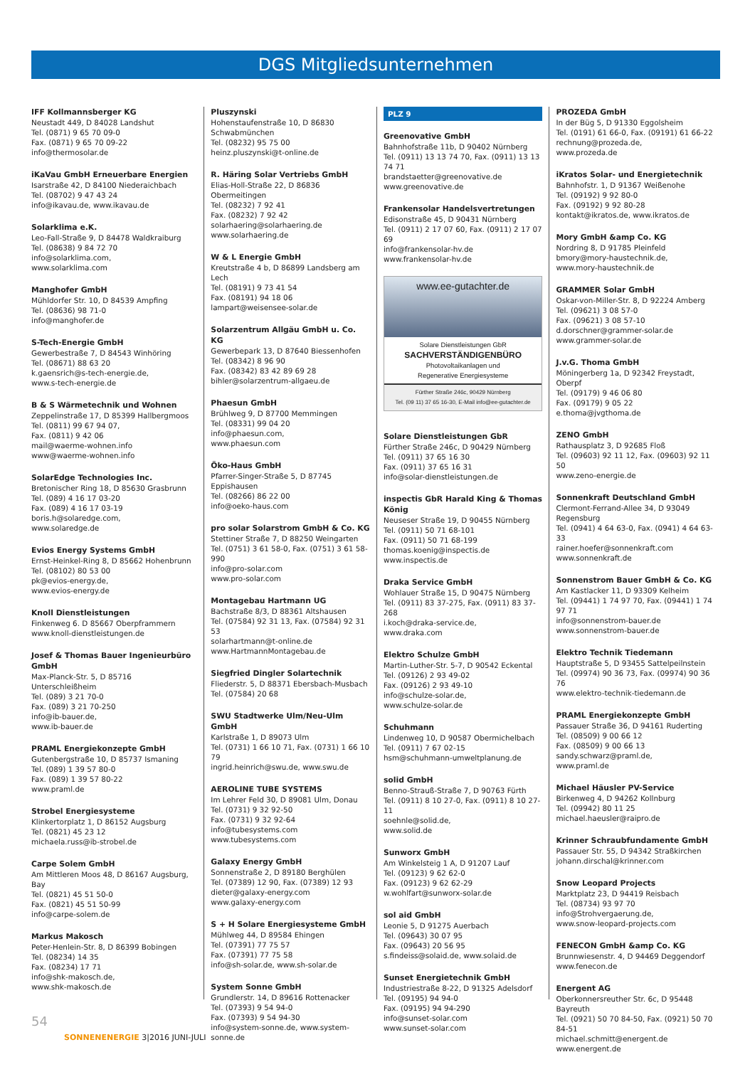DGS Mitgliedsunternehmen
IFF Kollmannsberger KG
Neustadt 449, D 84028 Landshut
Tel. (0871) 9 65 70 09-0
Fax. (0871) 9 65 70 09-22
info@thermosolar.de
iKaVau GmbH Erneuerbare Energien
Isarstraße 42, D 84100 Niederaichbach
Tel. (08702) 9 47 43 24
info@ikavau.de, www.ikavau.de
Solarklima e.K.
Leo-Fall-Straße 9, D 84478 Waldkraiburg
Tel. (08638) 9 84 72 70
info@solarklima.com,
www.solarklima.com
Manghofer GmbH
Mühldorfer Str. 10, D 84539 Ampfing
Tel. (08636) 98 71-0
info@manghofer.de
S-Tech-Energie GmbH
Gewerbestraße 7, D 84543 Winhöring
Tel. (08671) 88 63 20
k.gaensrich@s-tech-energie.de,
www.s-tech-energie.de
B & S Wärmetechnik und Wohnen
Zeppelinstraße 17, D 85399 Hallbergmoos
Tel. (0811) 99 67 94 07,
Fax. (0811) 9 42 06
mail@waerme-wohnen.info
www@waerme-wohnen.info
SolarEdge Technologies Inc.
Bretonischer Ring 18, D 85630 Grasbrunn
Tel. (089) 4 16 17 03-20
Fax. (089) 4 16 17 03-19
boris.h@solaredge.com,
www.solaredge.de
Evios Energy Systems GmbH
Ernst-Heinkel-Ring 8, D 85662 Hohenbrunn
Tel. (08102) 80 53 00
pk@evios-energy.de,
www.evios-energy.de
Knoll Dienstleistungen
Finkenweg 6. D 85667 Oberpframmern
www.knoll-dienstleistungen.de
Josef & Thomas Bauer Ingenieurbüro GmbH
Max-Planck-Str. 5, D 85716 Unterschleißheim
Tel. (089) 3 21 70-0
Fax. (089) 3 21 70-250
info@ib-bauer.de,
www.ib-bauer.de
PRAML Energiekonzepte GmbH
Gutenbergstraße 10, D 85737 Ismaning
Tel. (089) 1 39 57 80-0
Fax. (089) 1 39 57 80-22
www.praml.de
Strobel Energiesysteme
Klinkertorplatz 1, D 86152 Augsburg
Tel. (0821) 45 23 12
michaela.russ@ib-strobel.de
Carpe Solem GmbH
Am Mittleren Moos 48, D 86167 Augsburg, Bay
Tel. (0821) 45 51 50-0
Fax. (0821) 45 51 50-99
info@carpe-solem.de
Markus Makosch
Peter-Henlein-Str. 8, D 86399 Bobingen
Tel. (08234) 14 35
Fax. (08234) 17 71
info@shk-makosch.de,
www.shk-makosch.de
Pluszynski
Hohenstaufenstraße 10, D 86830 Schwabmünchen
Tel. (08232) 95 75 00
heinz.pluszynski@t-online.de
R. Häring Solar Vertriebs GmbH
Elias-Holl-Straße 22, D 86836 Obermeitingen
Tel. (08232) 7 92 41
Fax. (08232) 7 92 42
solarhaering@solarhaering.de
www.solarhaering.de
W & L Energie GmbH
Kreutstraße 4 b, D 86899 Landsberg am Lech
Tel. (08191) 9 73 41 54
Fax. (08191) 94 18 06
lampart@weisensee-solar.de
Solarzentrum Allgäu GmbH u. Co. KG
Gewerbepark 13, D 87640 Biessenhofen
Tel. (08342) 8 96 90
Fax. (08342) 83 42 89 69 28
bihler@solarzentrum-allgaeu.de
Phaesun GmbH
Brühlweg 9, D 87700 Memmingen
Tel. (08331) 99 04 20
info@phaesun.com,
www.phaesun.com
Öko-Haus GmbH
Pfarrer-Singer-Straße 5, D 87745 Eppishausen
Tel. (08266) 86 22 00
info@oeko-haus.com
pro solar Solarstrom GmbH & Co. KG
Stettiner Straße 7, D 88250 Weingarten
Tel. (0751) 3 61 58-0, Fax. (0751) 3 61 58-990
info@pro-solar.com
www.pro-solar.com
Montagebau Hartmann UG
Bachstraße 8/3, D 88361 Altshausen
Tel. (07584) 92 31 13, Fax. (07584) 92 31 53
solarhartmann@t-online.de
www.HartmannMontagebau.de
Siegfried Dingler Solartechnik
Fliederstr. 5, D 88371 Ebersbach-Musbach
Tel. (07584) 20 68
SWU Stadtwerke Ulm/Neu-Ulm GmbH
Karlstraße 1, D 89073 Ulm
Tel. (0731) 1 66 10 71, Fax. (0731) 1 66 10 79
ingrid.heinrich@swu.de, www.swu.de
AEROLINE TUBE SYSTEMS
Im Lehrer Feld 30, D 89081 Ulm, Donau
Tel. (0731) 9 32 92-50
Fax. (0731) 9 32 92-64
info@tubesystems.com
www.tubesystems.com
Galaxy Energy GmbH
Sonnenstraße 2, D 89180 Berghülen
Tel. (07389) 12 90, Fax. (07389) 12 93
dieter@galaxy-energy.com
www.galaxy-energy.com
S + H Solare Energiesysteme GmbH
Mühlweg 44, D 89584 Ehingen
Tel. (07391) 77 75 57
Fax. (07391) 77 75 58
info@sh-solar.de, www.sh-solar.de
System Sonne GmbH
Grundlerstr. 14, D 89616 Rottenacker
Tel. (07393) 9 54 94-0
Fax. (07393) 9 54 94-30
info@system-sonne.de, www.system-sonne.de
PLZ 9
Greenovative GmbH
Bahnhofstraße 11b, D 90402 Nürnberg
Tel. (0911) 13 13 74 70, Fax. (0911) 13 13 74 71
brandstaetter@greenovative.de
www.greenovative.de
Frankensolar Handelsvertretungen
Edisonstraße 45, D 90431 Nürnberg
Tel. (0911) 2 17 07 60, Fax. (0911) 2 17 07 69
info@frankensolar-hv.de
www.frankensolar-hv.de
www.ee-gutachter.de
Solare Dienstleistungen GbR
SACHVERSTÄNDIGENBÜRO
Photovoltaikanlagen und
Regenerative Energiesysteme
Fürther Straße 246c, 90429 Nürnberg
Tel. (09 11) 37 65 16-30, E-Mail info@ee-gutachter.de
Solare Dienstleistungen GbR
Fürther Straße 246c, D 90429 Nürnberg
Tel. (0911) 37 65 16 30
Fax. (0911) 37 65 16 31
info@solar-dienstleistungen.de
inspectis GbR Harald King & Thomas König
Neuseser Straße 19, D 90455 Nürnberg
Tel. (0911) 50 71 68-101
Fax. (0911) 50 71 68-199
thomas.koenig@inspectis.de
www.inspectis.de
Draka Service GmbH
Wohlauer Straße 15, D 90475 Nürnberg
Tel. (0911) 83 37-275, Fax. (0911) 83 37-268
i.koch@draka-service.de,
www.draka.com
Elektro Schulze GmbH
Martin-Luther-Str. 5-7, D 90542 Eckental
Tel. (09126) 2 93 49-02
Fax. (09126) 2 93 49-10
info@schulze-solar.de,
www.schulze-solar.de
Schuhmann
Lindenweg 10, D 90587 Obermichelbach
Tel. (0911) 7 67 02-15
hsm@schuhmann-umweltplanung.de
solid GmbH
Benno-Strauß-Straße 7, D 90763 Fürth
Tel. (0911) 8 10 27-0, Fax. (0911) 8 10 27-11
soehnle@solid.de,
www.solid.de
Sunworx GmbH
Am Winkelsteig 1 A, D 91207 Lauf
Tel. (09123) 9 62 62-0
Fax. (09123) 9 62 62-29
w.wohlfart@sunworx-solar.de
sol aid GmbH
Leonie 5, D 91275 Auerbach
Tel. (09643) 30 07 95
Fax. (09643) 20 56 95
s.findeiss@solaid.de, www.solaid.de
Sunset Energietechnik GmbH
Industriestraße 8-22, D 91325 Adelsdorf
Tel. (09195) 94 94-0
Fax. (09195) 94 94-290
info@sunset-solar.com
www.sunset-solar.com
PROZEDA GmbH
In der Büg 5, D 91330 Eggolsheim
Tel. (0191) 61 66-0, Fax. (09191) 61 66-22
rechnung@prozeda.de,
www.prozeda.de
iKratos Solar- und Energietechnik
Bahnhofstr. 1, D 91367 Weißenohe
Tel. (09192) 9 92 80-0
Fax. (09192) 9 92 80-28
kontakt@ikratos.de, www.ikratos.de
Mory GmbH &amp Co. KG
Nordring 8, D 91785 Pleinfeld
bmory@mory-haustechnik.de,
www.mory-haustechnik.de
GRAMMER Solar GmbH
Oskar-von-Miller-Str. 8, D 92224 Amberg
Tel. (09621) 3 08 57-0
Fax. (09621) 3 08 57-10
d.dorschner@grammer-solar.de
www.grammer-solar.de
J.v.G. Thoma GmbH
Möningerberg 1a, D 92342 Freystadt, Oberpf
Tel. (09179) 9 46 06 80
Fax. (09179) 9 05 22
e.thoma@jvgthoma.de
ZENO GmbH
Rathausplatz 3, D 92685 Floß
Tel. (09603) 92 11 12, Fax. (09603) 92 11 50
www.zeno-energie.de
Sonnenkraft Deutschland GmbH
Clermont-Ferrand-Allee 34, D 93049 Regensburg
Tel. (0941) 4 64 63-0, Fax. (0941) 4 64 63-33
rainer.hoefer@sonnenkraft.com
www.sonnenkraft.de
Sonnenstrom Bauer GmbH & Co. KG
Am Kastlacker 11, D 93309 Kelheim
Tel. (09441) 1 74 97 70, Fax. (09441) 1 74 97 71
info@sonnenstrom-bauer.de
www.sonnenstrom-bauer.de
Elektro Technik Tiedemann
Hauptstraße 5, D 93455 Sattelpeilnstein
Tel. (09974) 90 36 73, Fax. (09974) 90 36 76
www.elektro-technik-tiedemann.de
PRAML Energiekonzepte GmbH
Passauer Straße 36, D 94161 Ruderting
Tel. (08509) 9 00 66 12
Fax. (08509) 9 00 66 13
sandy.schwarz@praml.de,
www.praml.de
Michael Häusler PV-Service
Birkenweg 4, D 94262 Kollnburg
Tel. (09942) 80 11 25
michael.haeusler@raipro.de
Krinner Schraubfundamente GmbH
Passauer Str. 55, D 94342 Straßkirchen
johann.dirschal@krinner.com
Snow Leopard Projects
Marktplatz 23, D 94419 Reisbach
Tel. (08734) 93 97 70
info@Strohvergaerung.de,
www.snow-leopard-projects.com
FENECON GmbH &amp Co. KG
Brunnwiesenstr. 4, D 94469 Deggendorf
www.fenecon.de
Energent AG
Oberkonnersreuther Str. 6c, D 95448 Bayreuth
Tel. (0921) 50 70 84-50, Fax. (0921) 50 70 84-51
michael.schmitt@energent.de
www.energent.de
54
SONNENENERGIE 3|2016 JUNI-JULI